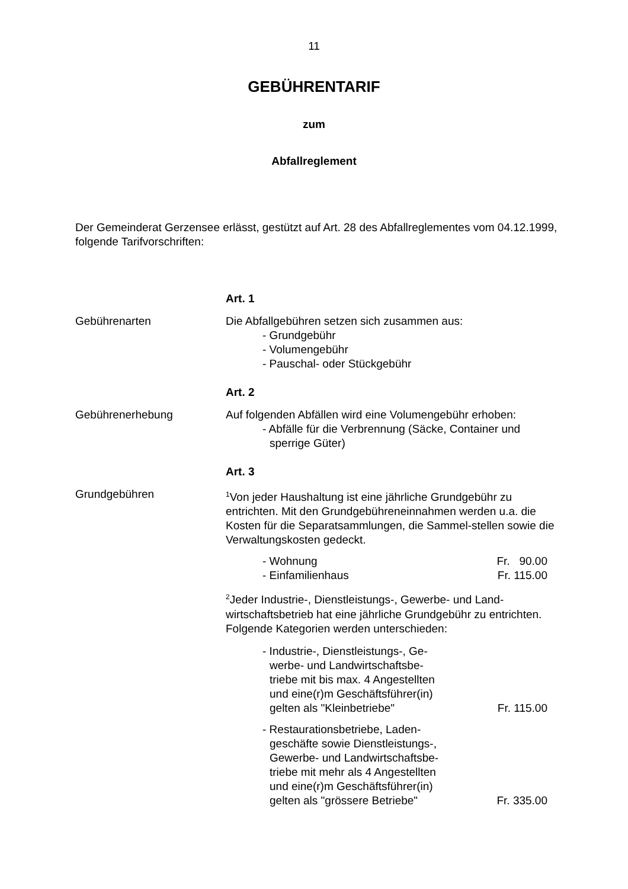11
GEBÜHRENTARIF
zum
Abfallreglement
Der Gemeinderat Gerzensee erlässt, gestützt auf Art. 28 des Abfallreglementes vom 04.12.1999, folgende Tarifvorschriften:
Art. 1
Gebührenarten Die Abfallgebühren setzen sich zusammen aus:
- Grundgebühr
- Volumengebühr
- Pauschal- oder Stückgebühr
Art. 2
Gebührenerhebung Auf folgenden Abfällen wird eine Volumengebühr erhoben:
- Abfälle für die Verbrennung (Säcke, Container und sperrige Güter)
Art. 3
Grundgebühren
<sup>1</sup> Von jeder Haushaltung ist eine jährliche Grundgebühr zu entrichten. Mit den Grundgebühreneinnahmen werden u.a. die Kosten für die Separatsammlungen, die Sammel-stellen sowie die Verwaltungskosten gedeckt.
- Wohnung Fr. 90.00
- Einfamilienhaus Fr. 115.00
<sup>2</sup> Jeder Industrie-, Dienstleistungs-, Gewerbe- und Land-wirtschaftsbetrieb hat eine jährliche Grundgebühr zu entrichten. Folgende Kategorien werden unterschieden:
- Industrie-, Dienstleistungs-, Ge-werbe- und Landwirtschaftsbe-triebe mit bis max. 4 Angestellten und eine(r)m Geschäftsführer(in) gelten als "Kleinbetriebe"
Fr. 115.00
- Restaurationsbetriebe, Laden-geschäfte sowie Dienstleistungs-, Gewerbe- und Landwirtschaftsbe-triebe mit mehr als 4 Angestellten und eine(r)m Geschäftsführer(in) gelten als "grössere Betriebe"
Fr. 335.00